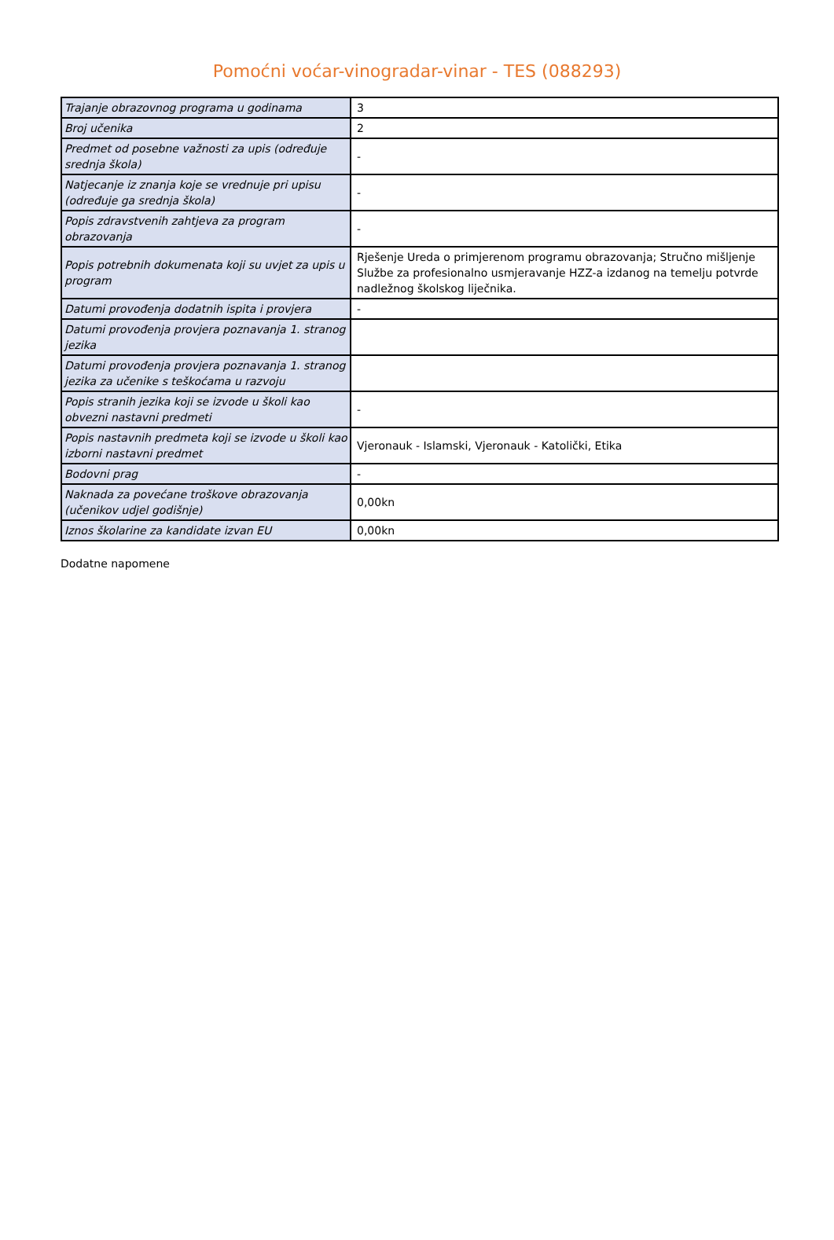Pomoćni voćar-vinogradar-vinar - TES (088293)
| Trajanje obrazovnog programa u godinama | 3 |
| Broj učenika | 2 |
| Predmet od posebne važnosti za upis (određuje srednja škola) | - |
| Natjecanje iz znanja koje se vrednuje pri upisu (određuje ga srednja škola) | - |
| Popis zdravstvenih zahtjeva za program obrazovanja | - |
| Popis potrebnih dokumenata koji su uvjet za upis u program | Rješenje Ureda o primjerenom programu obrazovanja; Stručno mišljenje Službe za profesionalno usmjeravanje HZZ-a izdanog na temelju potvrde nadležnog školskog liječnika. |
| Datumi provođenja dodatnih ispita i provjera | - |
| Datumi provođenja provjera poznavanja 1. stranog jezika | |
| Datumi provođenja provjera poznavanja 1. stranog jezika za učenike s teškoćama u razvoju | |
| Popis stranih jezika koji se izvode u školi kao obvezni nastavni predmeti | - |
| Popis nastavnih predmeta koji se izvode u školi kao izborni nastavni predmet | Vjeronauk - Islamski, Vjeronauk - Katolički, Etika |
| Bodovni prag | - |
| Naknada za povećane troškove obrazovanja (učenikov udjel godišnje) | 0,00kn |
| Iznos školarine za kandidate izvan EU | 0,00kn |
Dodatne napomene